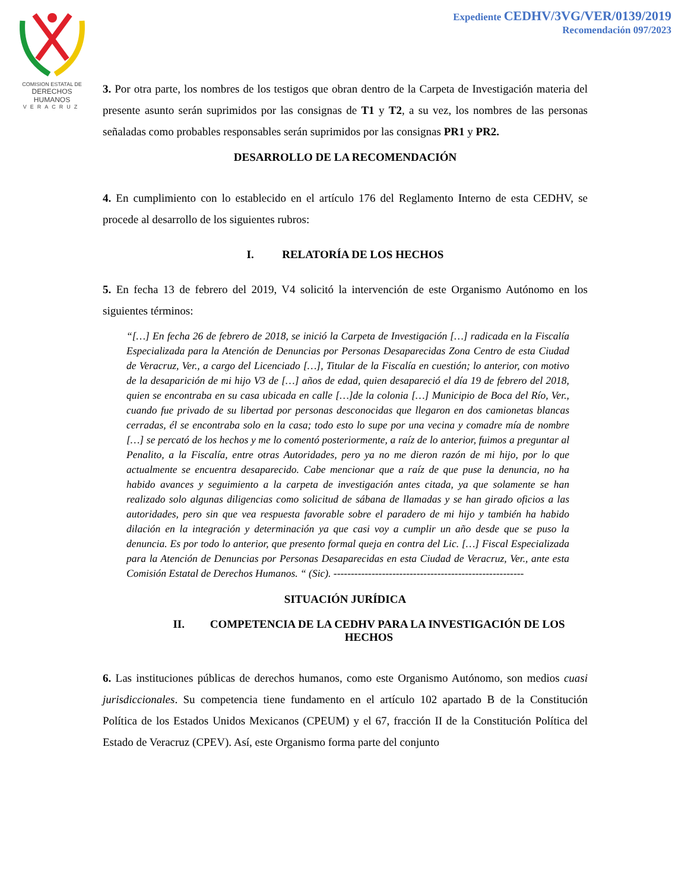COMISION ESTATAL DE
DERECHOS HUMANOS
VERACRUZ
Expediente CEDHV/3VG/VER/0139/2019
Recomendación 097/2023
3. Por otra parte, los nombres de los testigos que obran dentro de la Carpeta de Investigación materia del presente asunto serán suprimidos por las consignas de T1 y T2, a su vez, los nombres de las personas señaladas como probables responsables serán suprimidos por las consignas PR1 y PR2.
DESARROLLO DE LA RECOMENDACIÓN
4. En cumplimiento con lo establecido en el artículo 176 del Reglamento Interno de esta CEDHV, se procede al desarrollo de los siguientes rubros:
I. RELATORÍA DE LOS HECHOS
5. En fecha 13 de febrero del 2019, V4 solicitó la intervención de este Organismo Autónomo en los siguientes términos:
“[…] En fecha 26 de febrero de 2018, se inició la Carpeta de Investigación […] radicada en la Fiscalía Especializada para la Atención de Denuncias por Personas Desaparecidas Zona Centro de esta Ciudad de Veracruz, Ver., a cargo del Licenciado […], Titular de la Fiscalía en cuestión; lo anterior, con motivo de la desaparición de mi hijo V3 de […] años de edad, quien desapareció el día 19 de febrero del 2018, quien se encontraba en su casa ubicada en calle […]de la colonia […] Municipio de Boca del Río, Ver., cuando fue privado de su libertad por personas desconocidas que llegaron en dos camionetas blancas cerradas, él se encontraba solo en la casa; todo esto lo supe por una vecina y comadre mía de nombre […] se percató de los hechos y me lo comentó posteriormente, a raíz de lo anterior, fuimos a preguntar al Penalito, a la Fiscalía, entre otras Autoridades, pero ya no me dieron razón de mi hijo, por lo que actualmente se encuentra desaparecido. Cabe mencionar que a raíz de que puse la denuncia, no ha habido avances y seguimiento a la carpeta de investigación antes citada, ya que solamente se han realizado solo algunas diligencias como solicitud de sábana de llamadas y se han girado oficios a las autoridades, pero sin que vea respuesta favorable sobre el paradero de mi hijo y también ha habido dilación en la integración y determinación ya que casi voy a cumplir un año desde que se puso la denuncia. Es por todo lo anterior, que presento formal queja en contra del Lic. […] Fiscal Especializada para la Atención de Denuncias por Personas Desaparecidas en esta Ciudad de Veracruz, Ver., ante esta Comisión Estatal de Derechos Humanos. “ (Sic). -------------------------------------------------------
SITUACIÓN JURÍDICA
II. COMPETENCIA DE LA CEDHV PARA LA INVESTIGACIÓN DE LOS HECHOS
6. Las instituciones públicas de derechos humanos, como este Organismo Autónomo, son medios cuasi jurisdiccionales. Su competencia tiene fundamento en el artículo 102 apartado B de la Constitución Política de los Estados Unidos Mexicanos (CPEUM) y el 67, fracción II de la Constitución Política del Estado de Veracruz (CPEV). Así, este Organismo forma parte del conjunto